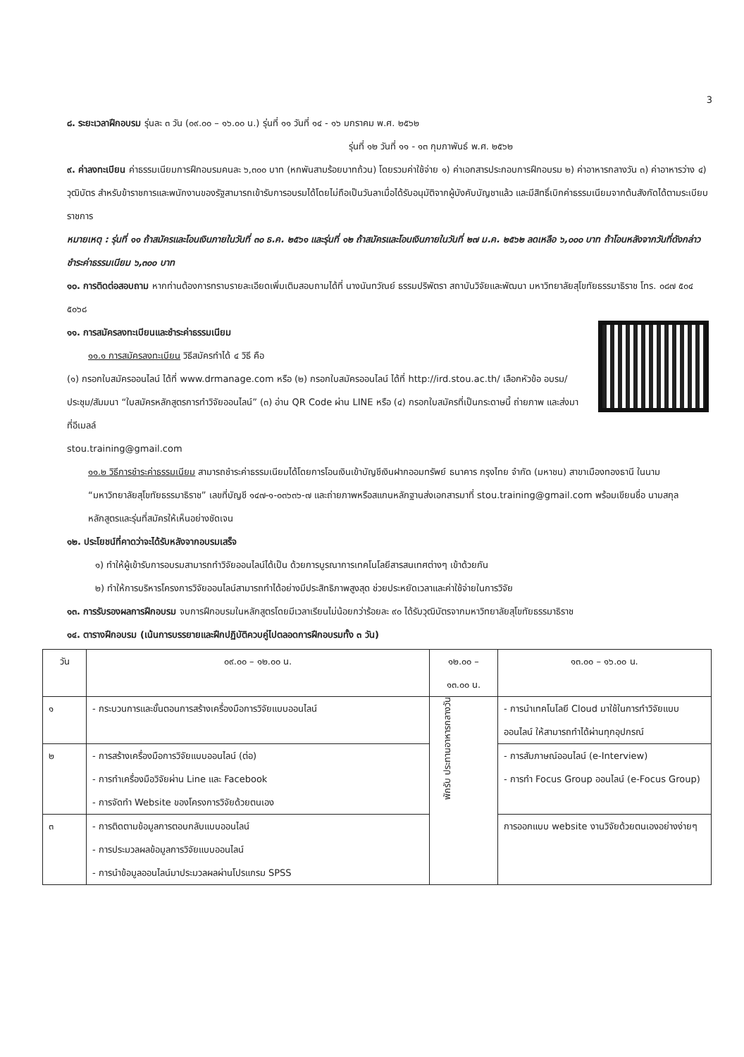3
๘. ระยะเวลาฝึกอบรม รุ่นละ ๓ วัน (๐๙.๐๐ – ๑๖.๐๐ น.) รุ่นที่ ๑๑ วันที่ ๑๔ - ๑๖ มกราคม พ.ศ. ๒๕๖๒
รุ่นที่ ๑๒ วันที่ ๑๑ - ๑๓ กุมภาพันธ์ พ.ศ. ๒๕๖๒
๙. ค่าลงทะเบียน ค่าธรรมเนียมการฝึกอบรมคนละ ๖,๓๐๐ บาท (หกพันสามร้อยบาทถ้วน) โดยรวมค่าใช้จ่าย ๑) ค่าเอกสารประกอบการฝึกอบรม ๒) ค่าอาหารกลางวัน ๓) ค่าอาหารว่าง ๔) วุฒิบัตร สำหรับข้าราชการและพนักงานของรัฐสามารถเข้ารับการอบรมได้โดยไม่ถือเป็นวันลาเมื่อได้รับอนุมัติจากผู้บังคับบัญชาแล้ว และมีสิทธิ์เบิกค่าธรรมเนียมจากต้นสังกัดได้ตามระเบียบราชการ
หมายเหตุ : รุ่นที่ ๑๑ ถ้าสมัครและโอนเงินภายในวันที่ ๓๐ ธ.ค. ๒๕๖๑ และรุ่นที่ ๑๒ ถ้าสมัครและโอนเงินภายในวันที่ ๒๗ ม.ค. ๒๕๖๒ ลดเหลือ ๖,๐๐๐ บาท ถ้าโอนหลังจากวันที่ดังกล่าวชำระค่าธรรมเนียม ๖,๓๐๐ บาท
๑๐. การติดต่อสอบถาม หากท่านต้องการทราบรายละเอียดเพิ่มเติมสอบถามได้ที่ นางนันทวัณย์ ธรรมปริพัตรา สถาบันวิจัยและพัฒนา มหาวิทยาลัยสุโขทัยธรรมาธิราช โทร. ๐๘๗ ๕๐๔ ๕๐๖๘
๑๑. การสมัครลงทะเบียนและชำระค่าธรรมเนียม
๑๑.๑ การสมัครลงทะเบียน วิธีสมัครทำได้ ๔ วิธี คือ
(๑) กรอกใบสมัครออนไลน์ ได้ที่ www.drmanage.com หรือ (๒) กรอกใบสมัครออนไลน์ ได้ที่ http://ird.stou.ac.th/ เลือกหัวข้อ อบรม/ประชุม/สัมมนา “ใบสมัครหลักสูตรการทำวิจัยออนไลน์” (๓) อ่าน QR Code ผ่าน LINE หรือ (๔) กรอกใบสมัครที่เป็นกระดาษนี้ ถ่ายภาพ และส่งมาที่อีเมลล์
stou.training@gmail.com
๑๑.๒ วิธีการชำระค่าธรรมเนียม สามารถชำระค่าธรรมเนียมได้โดยการโอนเงินเข้าบัญชีเงินฝากออมทรัพย์ ธนาคาร กรุงไทย จำกัด (มหาชน) สาขาเมืองทองธานี ในนาม “มหาวิทยาลัยสุโขทัยธรรมาธิราช” เลขที่บัญชี ๑๔๗-๑-๐๓๖๓๖-๗ และถ่ายภาพหรือสแกนหลักฐานส่งเอกสารมาที่ stou.training@gmail.com พร้อมเขียนชื่อ นามสกุล หลักสูตรและรุ่นที่สมัครให้เห็นอย่างชัดเจน
๑๒. ประโยชน์ที่คาดว่าจะได้รับหลังจากอบรมเสร็จ
๑) ทำให้ผู้เข้ารับการอบรมสามารถทำวิจัยออนไลน์ได้เป็น ด้วยการบูรณาการเทคโนโลยีสารสนเทศต่างๆ เข้าด้วยกัน
๒) ทำให้การบริหารโครงการวิจัยออนไลน์สามารถทำได้อย่างมีประสิทธิภาพสูงสุด ช่วยประหยัดเวลาและค่าใช้จ่ายในการวิจัย
๑๓. การรับรองผลการฝึกอบรม จบการฝึกอบรมในหลักสูตรโดยมีเวลาเรียนไม่น้อยกว่าร้อยละ ๙๐ ได้รับวุฒิบัตรจากมหาวิทยาลัยสุโขทัยธรรมาธิราช
๑๔. ตารางฝึกอบรม (เน้นการบรรยายและฝึกปฏิบัติควบคู่ไปตลอดการฝึกอบรมทั้ง ๓ วัน)
| วัน | ๐๙.๐๐ – ๑๒.๐๐ น. | ๑๒.๐๐ – ๑๓.๐๐ น. | ๑๓.๐๐ – ๑๖.๐๐ น. |
| --- | --- | --- | --- |
| ๑ | - กระบวนการและขั้นตอนการสร้างเครื่องมือการวิจัยแบบออนไลน์ | พักรับ ประทานอาหารกลางวัน | - การนำเทคโนโลยี Cloud มาใช้ในการทำวิจัยแบบออนไลน์ ให้สามารถทำได้ผ่านทุกอุปกรณ์ |
| ๒ | - การสร้างเครื่องมือการวิจัยแบบออนไลน์ (ต่อ) - การทำเครื่องมือวิจัยผ่าน Line และ Facebook - การจัดทำ Website ของโครงการวิจัยด้วยตนเอง | | - การสัมภาษณ์ออนไลน์ (e-Interview) - การทำ Focus Group ออนไลน์ (e-Focus Group) |
| ๓ | - การติดตามข้อมูลการตอบกลับแบบออนไลน์ - การประมวลผลข้อมูลการวิจัยแบบออนไลน์ - การนำข้อมูลออนไลน์มาประมวลผลผ่านโปรแกรม SPSS | | การออกแบบ website งานวิจัยด้วยตนเองอย่างง่ายๆ |